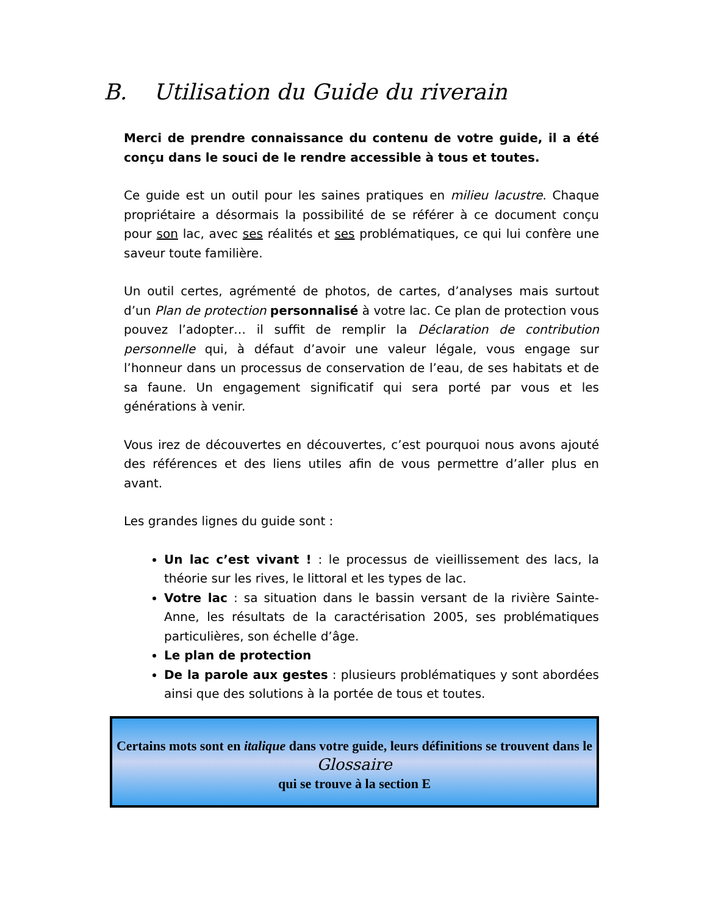B. Utilisation du Guide du riverain
Merci de prendre connaissance du contenu de votre guide, il a été conçu dans le souci de le rendre accessible à tous et toutes.
Ce guide est un outil pour les saines pratiques en milieu lacustre. Chaque propriétaire a désormais la possibilité de se référer à ce document conçu pour son lac, avec ses réalités et ses problématiques, ce qui lui confère une saveur toute familière.
Un outil certes, agrémenté de photos, de cartes, d’analyses mais surtout d’un Plan de protection personnalisé à votre lac. Ce plan de protection vous pouvez l’adopter… il suffit de remplir la Déclaration de contribution personnelle qui, à défaut d’avoir une valeur légale, vous engage sur l’honneur dans un processus de conservation de l’eau, de ses habitats et de sa faune. Un engagement significatif qui sera porté par vous et les générations à venir.
Vous irez de découvertes en découvertes, c’est pourquoi nous avons ajouté des références et des liens utiles afin de vous permettre d’aller plus en avant.
Les grandes lignes du guide sont :
Un lac c’est vivant ! : le processus de vieillissement des lacs, la théorie sur les rives, le littoral et les types de lac.
Votre lac : sa situation dans le bassin versant de la rivière Sainte-Anne, les résultats de la caractérisation 2005, ses problématiques particulières, son échelle d’âge.
Le plan de protection
De la parole aux gestes : plusieurs problématiques y sont abordées ainsi que des solutions à la portée de tous et toutes.
Certains mots sont en italique dans votre guide, leurs définitions se trouvent dans le Glossaire
qui se trouve à la section E